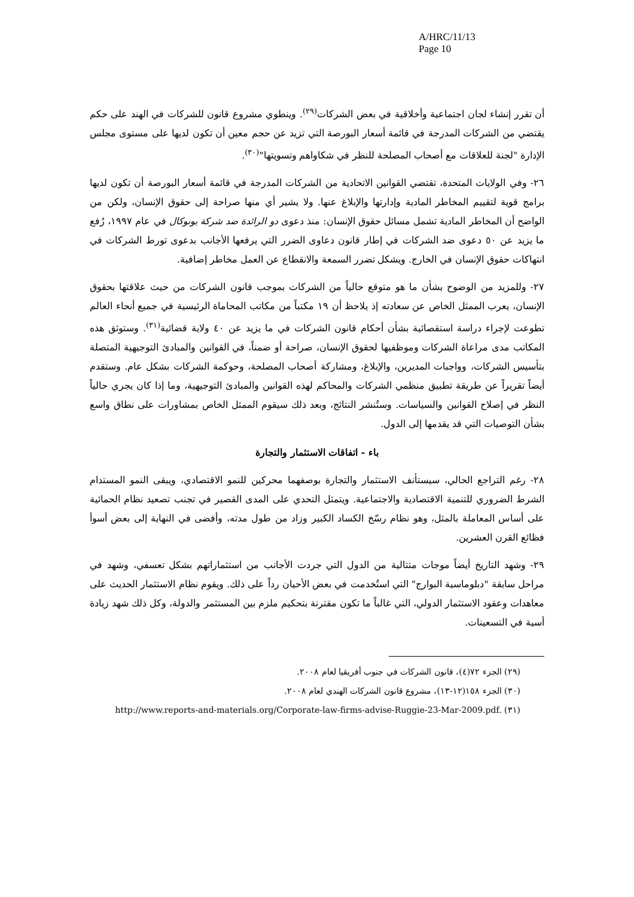A/HRC/11/13
Page 10
أن تقرر إنشاء لجان اجتماعية وأخلاقية في بعض الشركات<sup>(٢٩)</sup>. وينطوي مشروع قانون للشركات في الهند على حكم يقتضي من الشركات المدرجة في قائمة أسعار البورصة التي تزيد عن حجم معين أن تكون لديها على مستوى مجلس الإدارة "لجنة للعلاقات مع أصحاب المصلحة للنظر في شكاواهم وتسويتها"<sup>(٣٠)</sup>.
٢٦- وفي الولايات المتحدة، تقتضي القوانين الاتحادية من الشركات المدرجة في قائمة أسعار البورصة أن تكون لديها برامج قوية لتقييم المخاطر المادية وإدارتها والإبلاغ عنها. ولا يشير أي منها صراحة إلى حقوق الإنسان، ولكن من الواضح أن المخاطر المادية تشمل مسائل حقوق الإنسان: منذ دعوى دو الرائدة ضد شركة يونوكال في عام ١٩٩٧، رُفع ما يزيد عن ٥٠ دعوى ضد الشركات في إطار قانون دعاوى الضرر التي يرفعها الأجانب بدعوى تورط الشركات في انتهاكات حقوق الإنسان في الخارج. ويشكل تضرر السمعة والانقطاع عن العمل مخاطر إضافية.
٢٧- وللمزيد من الوضوح بشأن ما هو متوقع حالياً من الشركات بموجب قانون الشركات من حيث علاقتها بحقوق الإنسان، يعرب الممثل الخاص عن سعادته إذ يلاحظ أن ١٩ مكتباً من مكاتب المحاماة الرئيسية في جميع أنحاء العالم تطوعت لإجراء دراسة استقصائية بشأن أحكام قانون الشركات في ما يزيد عن ٤٠ ولاية قضائية<sup>(٣١)</sup>. وستوثق هذه المكاتب مدى مراعاة الشركات وموظفيها لحقوق الإنسان، صراحة أو ضمناً، في القوانين والمبادئ التوجيهية المتصلة بتأسيس الشركات، وواجبات المديرين، والإبلاغ، ومشاركة أصحاب المصلحة، وحوكمة الشركات بشكل عام. وستقدم أيضاً تقريراً عن طريقة تطبيق منظمي الشركات والمحاكم لهذه القوانين والمبادئ التوجيهية، وما إذا كان يجري حالياً النظر في إصلاح القوانين والسياسات. وستُنشر النتائج، وبعد ذلك سيقوم الممثل الخاص بمشاورات على نطاق واسع بشأن التوصيات التي قد يقدمها إلى الدول.
باء - اتفاقات الاستثمار والتجارة
٢٨- رغم التراجع الحالي، سيستأنف الاستثمار والتجارة بوصفهما محركين للنمو الاقتصادي، ويبقى النمو المستدام الشرط الضروري للتنمية الاقتصادية والاجتماعية. ويتمثل التحدي على المدى القصير في تجنب تصعيد نظام الحمائية على أساس المعاملة بالمثل، وهو نظام رسّخ الكساد الكبير وزاد من طول مدته، وأفضى في النهاية إلى بعض أسوأ فظائع القرن العشرين.
٢٩- وشهد التاريخ أيضاً موجات متتالية من الدول التي جردت الأجانب من استثماراتهم بشكل تعسفي، وشهد في مراحل سابقة "دبلوماسية البوارج" التي استُخدمت في بعض الأحيان رداً على ذلك. ويقوم نظام الاستثمار الحديث على معاهدات وعقود الاستثمار الدولي، التي غالباً ما تكون مقترنة بتحكيم ملزم بين المستثمر والدولة، وكل ذلك شهد زيادة أسية في التسعينات.
(٢٩) الجزء ٧٢(٤)، قانون الشركات في جنوب أفريقيا لعام ٢٠٠٨.
(٣٠) الجزء ١٥٨(١٢-١٣)، مشروع قانون الشركات الهندي لعام ٢٠٠٨.
(٣١) http://www.reports-and-materials.org/Corporate-law-firms-advise-Ruggie-23-Mar-2009.pdf.